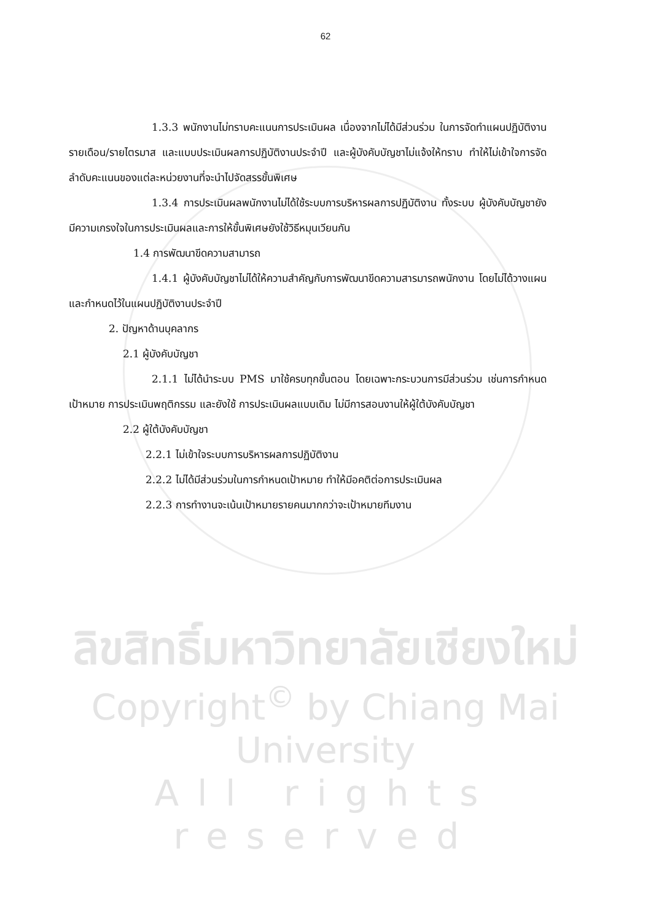ลิขสิทธิ์มหาวิทยาลัยเชียงใหม่
Copyright<sup>©</sup> by Chiang Mai University
All rights reserved
62
1.3.3 พนักงานไม่ทราบคะแนนการประเมินผล เนื่องจากไม่ได้มีส่วนร่วม ในการจัดทำแผนปฏิบัติงานรายเดือน/รายไตรมาส และแบบประเมินผลการปฏิบัติงานประจำปี และผู้บังคับบัญชาไม่แจ้งให้ทราบ ทำให้ไม่เข้าใจการจัดลำดับคะแนนของแต่ละหน่วยงานที่จะนำไปจัดสรรขั้นพิเศษ
1.3.4 การประเมินผลพนักงานไม่ได้ใช้ระบบการบริหารผลการปฏิบัติงาน ทั้งระบบ ผู้บังคับบัญชายังมีความเกรงใจในการประเมินผลและการให้ขั้นพิเศษยังใช้วิธีหมุนเวียนกัน
1.4 การพัฒนาขีดความสามารถ
1.4.1 ผู้บังคับบัญชาไม่ได้ให้ความสำคัญกับการพัฒนาขีดความสารมารถพนักงาน โดยไม่ได้วางแผนและกำหนดไว้ในแผนปฏิบัติงานประจำปี
2. ปัญหาด้านบุคลากร
2.1 ผู้บังคับบัญชา
2.1.1 ไม่ได้นำระบบ PMS มาใช้ครบทุกขั้นตอน โดยเฉพาะกระบวนการมีส่วนร่วม เช่นการกำหนดเป้าหมาย การประเมินพฤติกรรม และยังใช้ การประเมินผลแบบเดิม ไม่มีการสอนงานให้ผู้ใต้บังคับบัญชา
2.2 ผู้ใต้บังคับบัญชา
2.2.1 ไม่เข้าใจระบบการบริหารผลการปฏิบัติงาน
2.2.2 ไม่ได้มีส่วนร่วมในการกำหนดเป้าหมาย ทำให้มีอคติต่อการประเมินผล
2.2.3 การทำงานจะเน้นเป้าหมายรายคนมากกว่าจะเป้าหมายทีมงาน